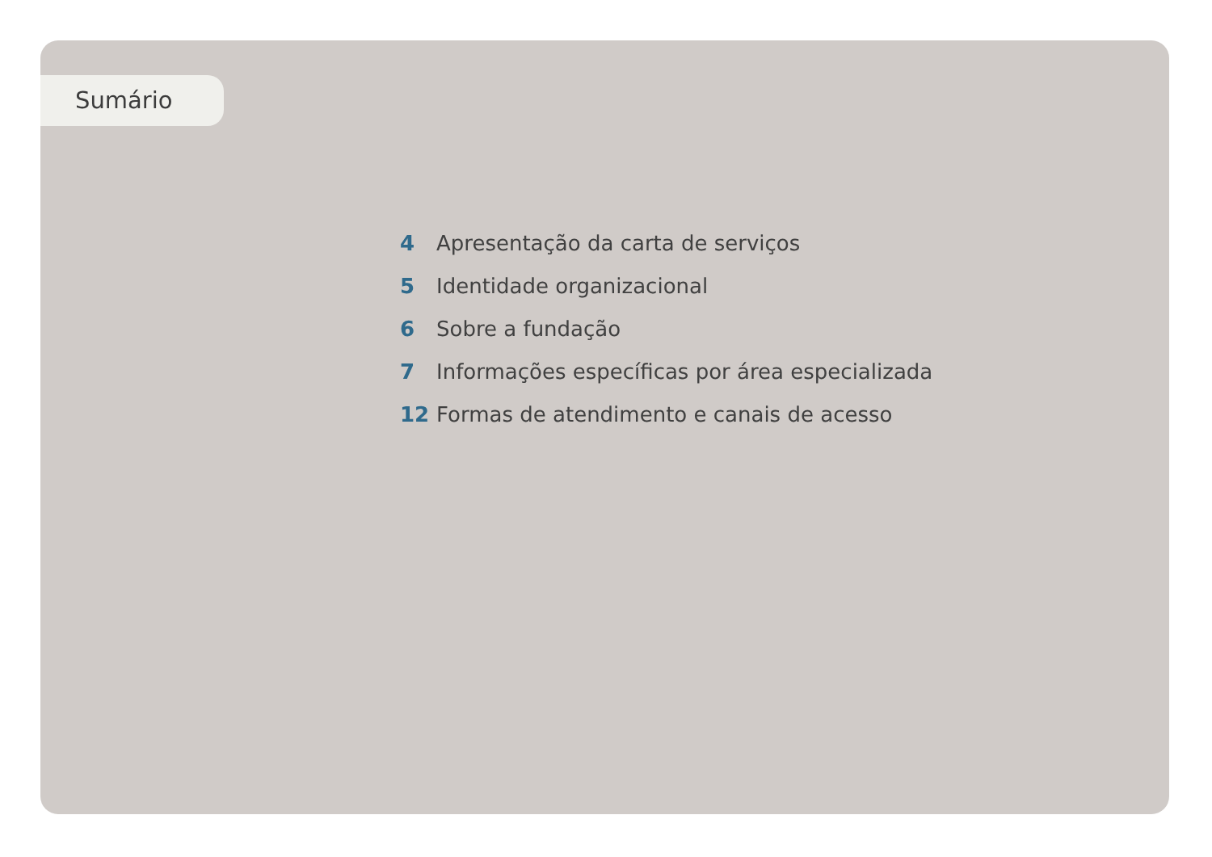Sumário
4 Apresentação da carta de serviços
5 Identidade organizacional
6 Sobre a fundação
7 Informações específicas por área especializada
12 Formas de atendimento e canais de acesso